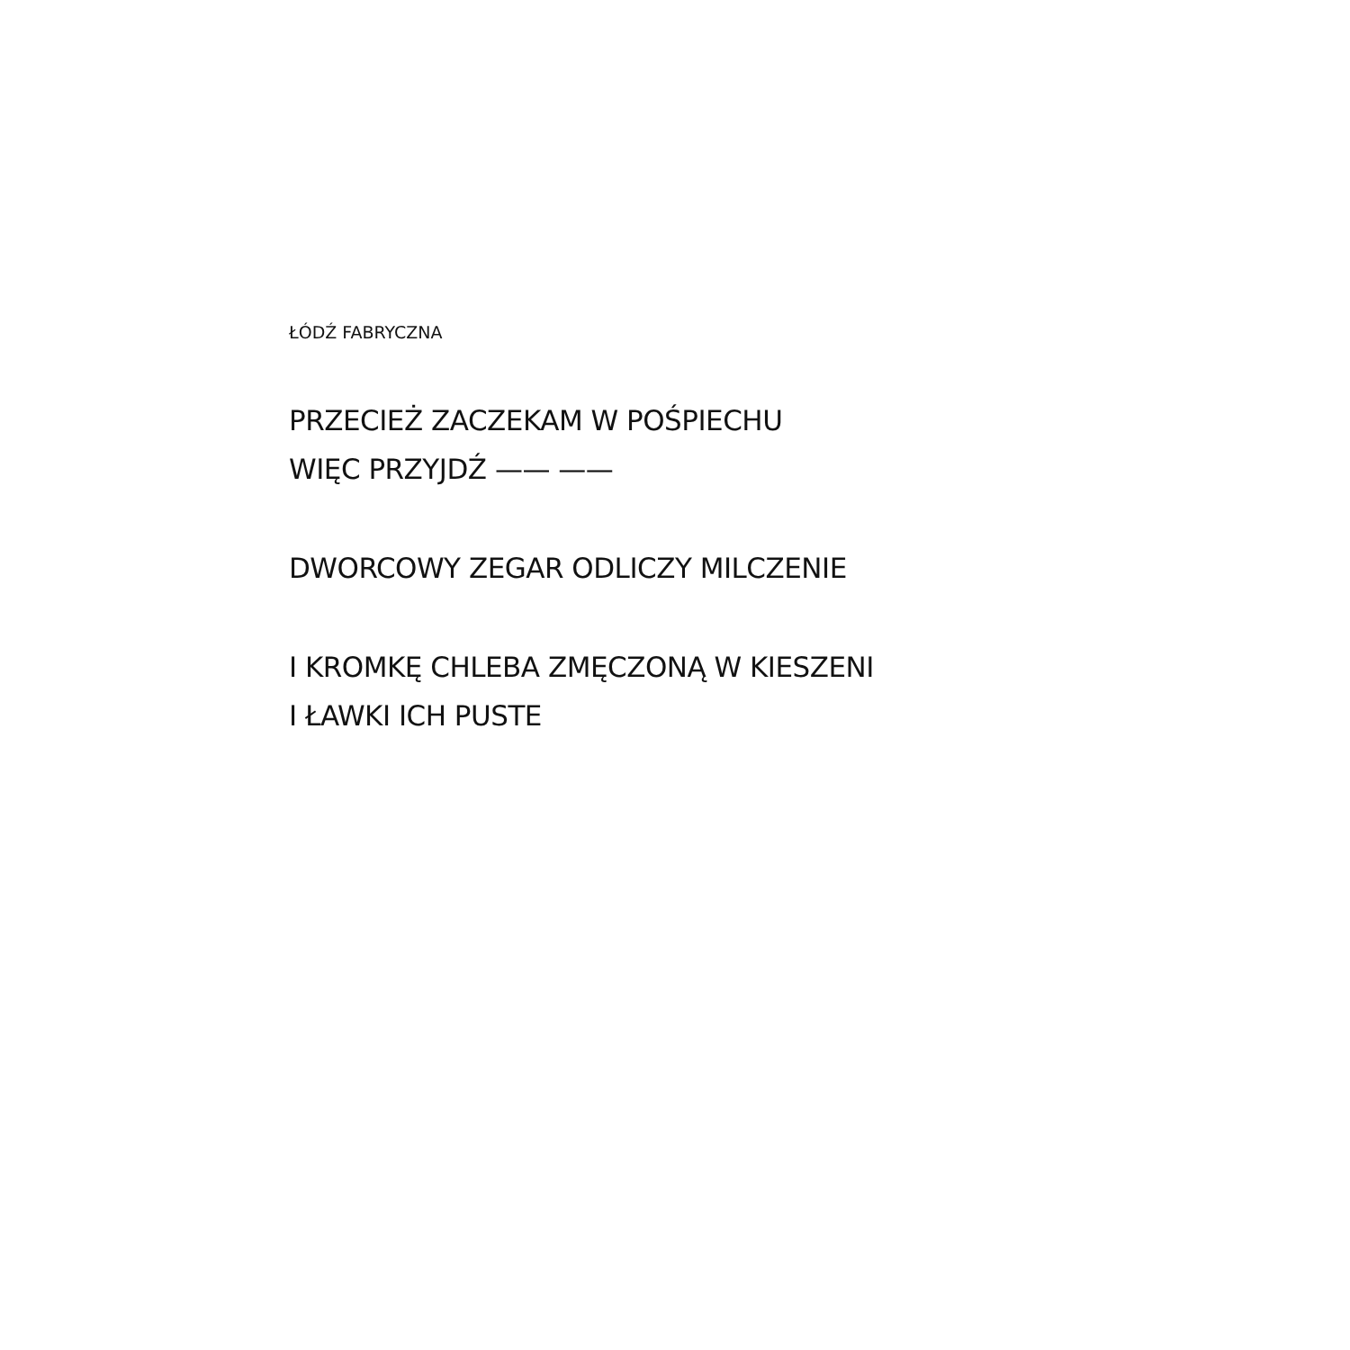ŁÓDŹ FABRYCZNA
PRZECIEŻ ZACZEKAM W POŚPIECHU
WIĘC PRZYJDŹ —— ——
DWORCOWY ZEGAR ODLICZY MILCZENIE
I KROMKĘ CHLEBA ZMĘCZONĄ W KIESZENI
I ŁAWKI ICH PUSTE